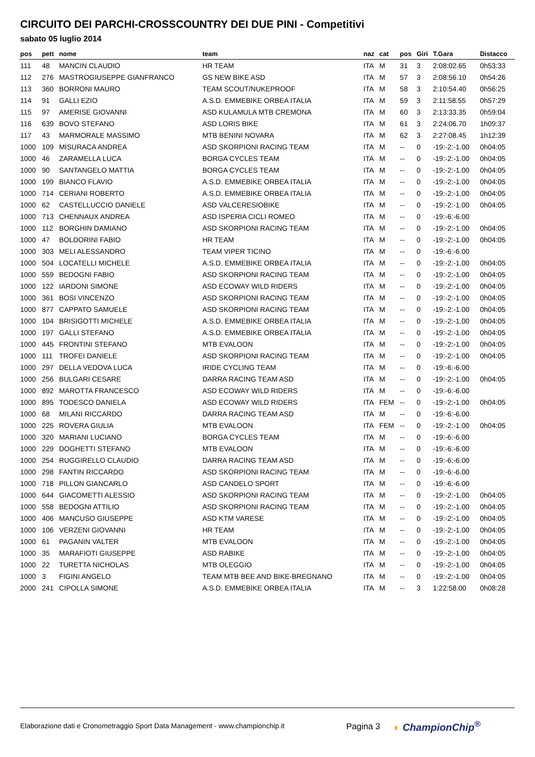CIRCUITO DEI PARCHI-CROSSCOUNTRY DEI DUE PINI - Competitivi
sabato 05 luglio 2014
| pos | pett | nome | team | naz | cat | pos | Giri | T.Gara | Distacco |
| --- | --- | --- | --- | --- | --- | --- | --- | --- | --- |
| 111 | 48 | MANCIN CLAUDIO | HR TEAM | ITA | M | 31 | 3 | 2:08:02.65 | 0h53:33 |
| 112 | 276 | MASTROGIUSEPPE GIANFRANCO | GS NEW BIKE ASD | ITA | M | 57 | 3 | 2:08:56.10 | 0h54:26 |
| 113 | 360 | BORRONI MAURO | TEAM SCOUT/NUKEPROOF | ITA | M | 58 | 3 | 2:10:54.40 | 0h56:25 |
| 114 | 91 | GALLI EZIO | A.S.D. EMMEBIKE ORBEA ITALIA | ITA | M | 59 | 3 | 2:11:58.55 | 0h57:29 |
| 115 | 97 | AMERISE GIOVANNI | ASD KULAMULA MTB CREMONA | ITA | M | 60 | 3 | 2:13:33.35 | 0h59:04 |
| 116 | 639 | BOVO STEFANO | ASD LORIS BIKE | ITA | M | 61 | 3 | 2:24:06.70 | 1h09:37 |
| 117 | 43 | MARMORALE MASSIMO | MTB BENINI NOVARA | ITA | M | 62 | 3 | 2:27:08.45 | 1h12:39 |
| 1000 | 109 | MISURACA ANDREA | ASD SKORPIONI RACING TEAM | ITA | M | -- | 0 | -19:-2:-1.00 | 0h04:05 |
| 1000 | 46 | ZARAMELLA LUCA | BORGA CYCLES TEAM | ITA | M | -- | 0 | -19:-2:-1.00 | 0h04:05 |
| 1000 | 90 | SANTANGELO MATTIA | BORGA CYCLES TEAM | ITA | M | -- | 0 | -19:-2:-1.00 | 0h04:05 |
| 1000 | 199 | BIANCO FLAVIO | A.S.D. EMMEBIKE ORBEA ITALIA | ITA | M | -- | 0 | -19:-2:-1.00 | 0h04:05 |
| 1000 | 714 | CERIANI ROBERTO | A.S.D. EMMEBIKE ORBEA ITALIA | ITA | M | -- | 0 | -19:-2:-1.00 | 0h04:05 |
| 1000 | 62 | CASTELLUCCIO DANIELE | ASD VALCERESIOBIKE | ITA | M | -- | 0 | -19:-2:-1.00 | 0h04:05 |
| 1000 | 713 | CHENNAUX ANDREA | ASD ISPERIA CICLI ROMEO | ITA | M | -- | 0 | -19:-6:-6.00 | |
| 1000 | 112 | BORGHIN DAMIANO | ASD SKORPIONI RACING TEAM | ITA | M | -- | 0 | -19:-2:-1.00 | 0h04:05 |
| 1000 | 47 | BOLDORINI FABIO | HR TEAM | ITA | M | -- | 0 | -19:-2:-1.00 | 0h04:05 |
| 1000 | 303 | MELI ALESSANDRO | TEAM VIPER TICINO | ITA | M | -- | 0 | -19:-6:-6.00 | |
| 1000 | 504 | LOCATELLI MICHELE | A.S.D. EMMEBIKE ORBEA ITALIA | ITA | M | -- | 0 | -19:-2:-1.00 | 0h04:05 |
| 1000 | 559 | BEDOGNI FABIO | ASD SKORPIONI RACING TEAM | ITA | M | -- | 0 | -19:-2:-1.00 | 0h04:05 |
| 1000 | 122 | IARDONI SIMONE | ASD ECOWAY WILD RIDERS | ITA | M | -- | 0 | -19:-2:-1.00 | 0h04:05 |
| 1000 | 361 | BOSI VINCENZO | ASD SKORPIONI RACING TEAM | ITA | M | -- | 0 | -19:-2:-1.00 | 0h04:05 |
| 1000 | 877 | CAPPATO SAMUELE | ASD SKORPIONI RACING TEAM | ITA | M | -- | 0 | -19:-2:-1.00 | 0h04:05 |
| 1000 | 104 | BRISIGOTTI MICHELE | A.S.D. EMMEBIKE ORBEA ITALIA | ITA | M | -- | 0 | -19:-2:-1.00 | 0h04:05 |
| 1000 | 197 | GALLI STEFANO | A.S.D. EMMEBIKE ORBEA ITALIA | ITA | M | -- | 0 | -19:-2:-1.00 | 0h04:05 |
| 1000 | 445 | FRONTINI STEFANO | MTB EVALOON | ITA | M | -- | 0 | -19:-2:-1.00 | 0h04:05 |
| 1000 | 111 | TROFEI DANIELE | ASD SKORPIONI RACING TEAM | ITA | M | -- | 0 | -19:-2:-1.00 | 0h04:05 |
| 1000 | 297 | DELLA VEDOVA LUCA | IRIDE CYCLING TEAM | ITA | M | -- | 0 | -19:-6:-6.00 | |
| 1000 | 256 | BULGARI CESARE | DARRA RACING TEAM ASD | ITA | M | -- | 0 | -19:-2:-1.00 | 0h04:05 |
| 1000 | 892 | MAROTTA FRANCESCO | ASD ECOWAY WILD RIDERS | ITA | M | -- | 0 | -19:-6:-6.00 | |
| 1000 | 895 | TODESCO DANIELA | ASD ECOWAY WILD RIDERS | ITA | FEM | -- | 0 | -19:-2:-1.00 | 0h04:05 |
| 1000 | 68 | MILANI RICCARDO | DARRA RACING TEAM ASD | ITA | M | -- | 0 | -19:-6:-6.00 | |
| 1000 | 225 | ROVERA GIULIA | MTB EVALOON | ITA | FEM | -- | 0 | -19:-2:-1.00 | 0h04:05 |
| 1000 | 320 | MARIANI LUCIANO | BORGA CYCLES TEAM | ITA | M | -- | 0 | -19:-6:-6.00 | |
| 1000 | 229 | DOGHETTI STEFANO | MTB EVALOON | ITA | M | -- | 0 | -19:-6:-6.00 | |
| 1000 | 254 | RUGGIRELLO CLAUDIO | DARRA RACING TEAM ASD | ITA | M | -- | 0 | -19:-6:-6.00 | |
| 1000 | 298 | FANTIN RICCARDO | ASD SKORPIONI RACING TEAM | ITA | M | -- | 0 | -19:-6:-6.00 | |
| 1000 | 718 | PILLON GIANCARLO | ASD CANDELO SPORT | ITA | M | -- | 0 | -19:-6:-6.00 | |
| 1000 | 644 | GIACOMETTI ALESSIO | ASD SKORPIONI RACING TEAM | ITA | M | -- | 0 | -19:-2:-1.00 | 0h04:05 |
| 1000 | 558 | BEDOGNI ATTILIO | ASD SKORPIONI RACING TEAM | ITA | M | -- | 0 | -19:-2:-1.00 | 0h04:05 |
| 1000 | 406 | MANCUSO GIUSEPPE | ASD KTM VARESE | ITA | M | -- | 0 | -19:-2:-1.00 | 0h04:05 |
| 1000 | 106 | VERZENI GIOVANNI | HR TEAM | ITA | M | -- | 0 | -19:-2:-1.00 | 0h04:05 |
| 1000 | 61 | PAGANIN VALTER | MTB EVALOON | ITA | M | -- | 0 | -19:-2:-1.00 | 0h04:05 |
| 1000 | 35 | MARAFIOTI GIUSEPPE | ASD RABIKE | ITA | M | -- | 0 | -19:-2:-1.00 | 0h04:05 |
| 1000 | 22 | TURETTA NICHOLAS | MTB OLEGGIO | ITA | M | -- | 0 | -19:-2:-1.00 | 0h04:05 |
| 1000 | 3 | FIGINI ANGELO | TEAM MTB BEE AND BIKE-BREGNANO | ITA | M | -- | 0 | -19:-2:-1.00 | 0h04:05 |
| 2000 | 241 | CIPOLLA SIMONE | A.S.D. EMMEBIKE ORBEA ITALIA | ITA | M | -- | 3 | 1:22:58.00 | 0h08:28 |
Elaborazione dati e Cronometraggio Sport Data Management - www.championchip.it
Pagina 3 ◐ ChampionChip<sup>®</sup>